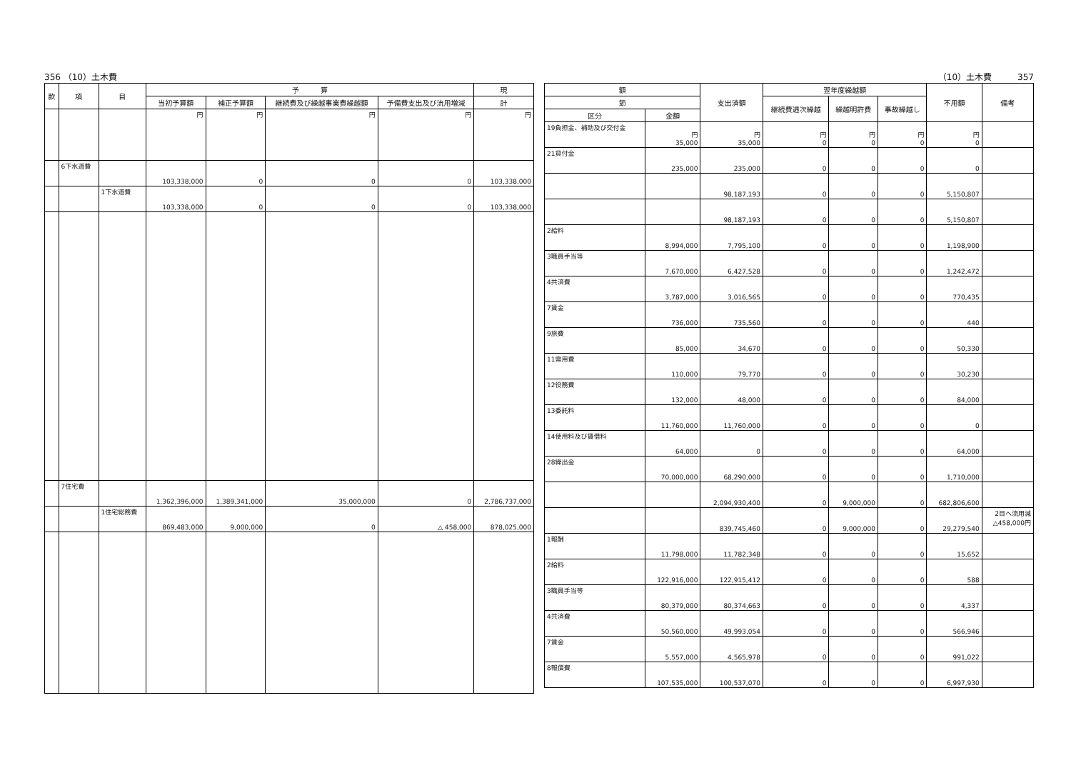356 （10）土木費
| 款 | 項 | 目 | 予 算 | | | | 現 |
| --- | --- | --- | --- | --- | --- | --- | --- |
| | | | 当初予算額 | 補正予算額 | 継続費及び繰越事業費繰越額 | 予備費支出及び流用増減 | 計 |
| | | | 円 | 円 | 円 | 円 | 円 |
| | 6下水道費 | | 103,338,000 | 0 | 0 | 0 | 103,338,000 |
| | | 1下水道費 | 103,338,000 | 0 | 0 | 0 | 103,338,000 |
| | 7住宅費 | | 1,362,396,000 | 1,389,341,000 | 35,000,000 | 0 | 2,786,737,000 |
| | | 1住宅総務費 | 869,483,000 | 9,000,000 | 0 | △ 458,000 | 878,025,000 |
（10）土木費　　　357
| 額 | | 支出済額 | 翌年度繰越額 | | | 不用額 | 備考 |
| --- | --- | --- | --- | --- | --- | --- | --- |
| 節 | | | 継続費逓次繰越 | 繰越明許費 | 事故繰越し | | |
| 区分 | 金額 | | | | | | |
| 19負担金、補助及び交付金 | 円 35,000 | 円 35,000 | 円 0 | 円 0 | 円 0 | 円 0 | |
| 21貸付金 | 235,000 | 235,000 | 0 | 0 | 0 | 0 | |
| | | 98,187,193 | 0 | 0 | 0 | 5,150,807 | |
| | | 98,187,193 | 0 | 0 | 0 | 5,150,807 | |
| 2給料 | 8,994,000 | 7,795,100 | 0 | 0 | 0 | 1,198,900 | |
| 3職員手当等 | 7,670,000 | 6,427,528 | 0 | 0 | 0 | 1,242,472 | |
| 4共済費 | 3,787,000 | 3,016,565 | 0 | 0 | 0 | 770,435 | |
| 7賃金 | 736,000 | 735,560 | 0 | 0 | 0 | 440 | |
| 9旅費 | 85,000 | 34,670 | 0 | 0 | 0 | 50,330 | |
| 11需用費 | 110,000 | 79,770 | 0 | 0 | 0 | 30,230 | |
| 12役務費 | 132,000 | 48,000 | 0 | 0 | 0 | 84,000 | |
| 13委託料 | 11,760,000 | 11,760,000 | 0 | 0 | 0 | 0 | |
| 14使用料及び賃借料 | 64,000 | 0 | 0 | 0 | 0 | 64,000 | |
| 28繰出金 | 70,000,000 | 68,290,000 | 0 | 0 | 0 | 1,710,000 | |
| | | 2,094,930,400 | 0 | 9,000,000 | 0 | 682,806,600 | |
| | | 839,745,460 | 0 | 9,000,000 | 0 | 29,279,540 | 2目へ流用減 △458,000円 |
| 1報酬 | 11,798,000 | 11,782,348 | 0 | 0 | 0 | 15,652 | |
| 2給料 | 122,916,000 | 122,915,412 | 0 | 0 | 0 | 588 | |
| 3職員手当等 | 80,379,000 | 80,374,663 | 0 | 0 | 0 | 4,337 | |
| 4共済費 | 50,560,000 | 49,993,054 | 0 | 0 | 0 | 566,946 | |
| 7賃金 | 5,557,000 | 4,565,978 | 0 | 0 | 0 | 991,022 | |
| 8報償費 | 107,535,000 | 100,537,070 | 0 | 0 | 0 | 6,997,930 | |